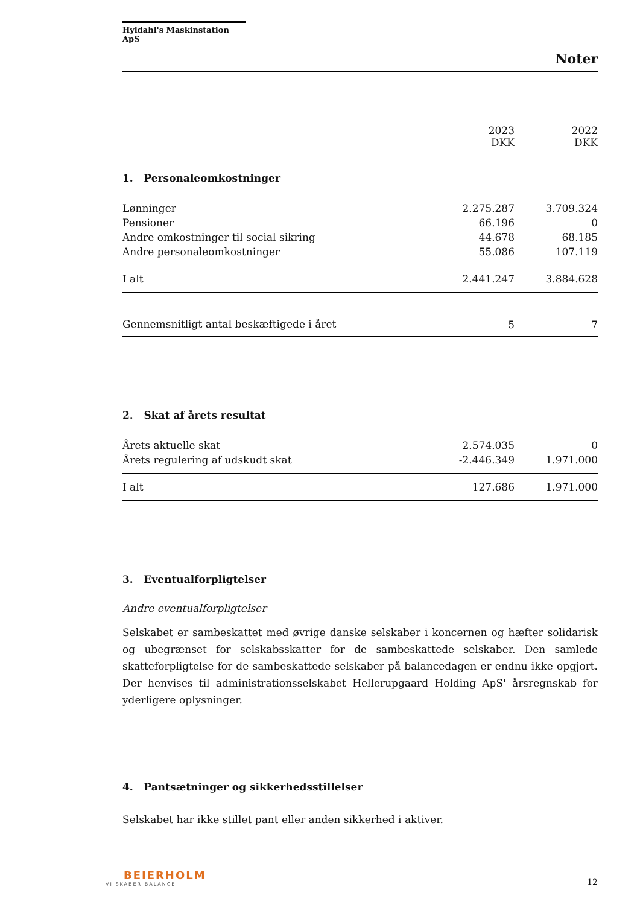Hyldahl's Maskinstation ApS
Noter
| | 2023 DKK | 2022 DKK |
| --- | --- | --- |
1. Personaleomkostninger
| Lønninger | 2.275.287 | 3.709.324 |
| Pensioner | 66.196 | 0 |
| Andre omkostninger til social sikring | 44.678 | 68.185 |
| Andre personaleomkostninger | 55.086 | 107.119 |
| I alt | 2.441.247 | 3.884.628 |
| Gennemsnitligt antal beskæftigede i året | 5 | 7 |
2. Skat af årets resultat
| Årets aktuelle skat | 2.574.035 | 0 |
| Årets regulering af udskudt skat | -2.446.349 | 1.971.000 |
| I alt | 127.686 | 1.971.000 |
3. Eventualforpligtelser
Andre eventualforpligtelser
Selskabet er sambeskattet med øvrige danske selskaber i koncernen og hæfter solidarisk og ubegrænset for selskabsskatter for de sambeskattede selskaber. Den samlede skatteforpligtelse for de sambeskattede selskaber på balancedagen er endnu ikke opgjort. Der henvises til administrationsselskabet Hellerupgaard Holding ApS' årsregnskab for yderligere oplysninger.
4. Pantsætninger og sikkerhedsstillelser
Selskabet har ikke stillet pant eller anden sikkerhed i aktiver.
BEIERHOLM
VI SKABER BALANCE
12